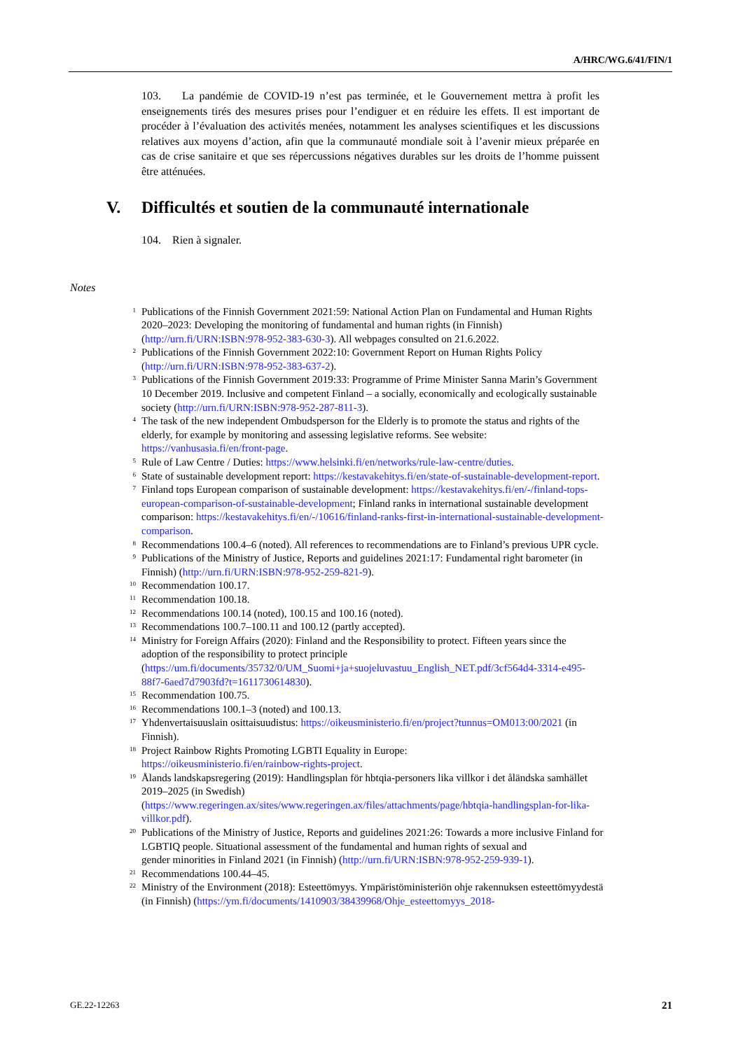A/HRC/WG.6/41/FIN/1
103. La pandémie de COVID-19 n’est pas terminée, et le Gouvernement mettra à profit les enseignements tirés des mesures prises pour l’endiguer et en réduire les effets. Il est important de procéder à l’évaluation des activités menées, notamment les analyses scientifiques et les discussions relatives aux moyens d’action, afin que la communauté mondiale soit à l’avenir mieux préparée en cas de crise sanitaire et que ses répercussions négatives durables sur les droits de l’homme puissent être atténuées.
V. Difficultés et soutien de la communauté internationale
104. Rien à signaler.
Notes
<sup>1</sup>
Publications of the Finnish Government 2021:59: National Action Plan on Fundamental and Human Rights 2020–2023: Developing the monitoring of fundamental and human rights (in Finnish) (http://urn.fi/URN:ISBN:978-952-383-630-3). All webpages consulted on 21.6.2022.
<sup>2</sup>
Publications of the Finnish Government 2022:10: Government Report on Human Rights Policy (http://urn.fi/URN:ISBN:978-952-383-637-2).
<sup>3</sup>
Publications of the Finnish Government 2019:33: Programme of Prime Minister Sanna Marin’s Government 10 December 2019. Inclusive and competent Finland – a socially, economically and ecologically sustainable society (http://urn.fi/URN:ISBN:978-952-287-811-3).
<sup>4</sup>
The task of the new independent Ombudsperson for the Elderly is to promote the status and rights of the elderly, for example by monitoring and assessing legislative reforms. See website: https://vanhusasia.fi/en/front-page.
<sup>5</sup>
Rule of Law Centre / Duties: https://www.helsinki.fi/en/networks/rule-law-centre/duties.
<sup>6</sup>
State of sustainable development report: https://kestavakehitys.fi/en/state-of-sustainable-development-report.
<sup>7</sup>
Finland tops European comparison of sustainable development: https://kestavakehitys.fi/en/-/finland-tops-european-comparison-of-sustainable-development; Finland ranks in international sustainable development comparison: https://kestavakehitys.fi/en/-/10616/finland-ranks-first-in-international-sustainable-development-comparison.
<sup>8</sup>
Recommendations 100.4–6 (noted). All references to recommendations are to Finland’s previous UPR cycle.
<sup>9</sup>
Publications of the Ministry of Justice, Reports and guidelines 2021:17: Fundamental right barometer (in Finnish) (http://urn.fi/URN:ISBN:978-952-259-821-9).
<sup>10</sup>
Recommendation 100.17.
<sup>11</sup>
Recommendation 100.18.
<sup>12</sup>
Recommendations 100.14 (noted), 100.15 and 100.16 (noted).
<sup>13</sup>
Recommendations 100.7–100.11 and 100.12 (partly accepted).
<sup>14</sup>
Ministry for Foreign Affairs (2020): Finland and the Responsibility to protect. Fifteen years since the adoption of the responsibility to protect principle (https://um.fi/documents/35732/0/UM_Suomi+ja+suojeluvastuu_English_NET.pdf/3cf564d4-3314-e495-88f7-6aed7d7903fd?t=1611730614830).
<sup>15</sup>
Recommendation 100.75.
<sup>16</sup>
Recommendations 100.1–3 (noted) and 100.13.
<sup>17</sup>
Yhdenvertaisuuslain osittaisuudistus: https://oikeusministerio.fi/en/project?tunnus=OM013:00/2021 (in Finnish).
<sup>18</sup>
Project Rainbow Rights Promoting LGBTI Equality in Europe:
https://oikeusministerio.fi/en/rainbow-rights-project.
<sup>19</sup>
Ålands landskapsregering (2019): Handlingsplan för hbtqia-personers lika villkor i det åländska samhället
2019–2025 (in Swedish)
(https://www.regeringen.ax/sites/www.regeringen.ax/files/attachments/page/hbtqia-handlingsplan-for-lika-villkor.pdf).
<sup>20</sup>
Publications of the Ministry of Justice, Reports and guidelines 2021:26: Towards a more inclusive Finland for LGBTIQ people. Situational assessment of the fundamental and human rights of sexual and
gender minorities in Finland 2021 (in Finnish) (http://urn.fi/URN:ISBN:978-952-259-939-1).
<sup>21</sup>
Recommendations 100.44–45.
<sup>22</sup>
Ministry of the Environment (2018): Esteettömyys. Ympäristöministeriön ohje rakennuksen esteettömyydestä (in Finnish) (https://ym.fi/documents/1410903/38439968/Ohje_esteettomyys_2018-
GE.22-12263 21